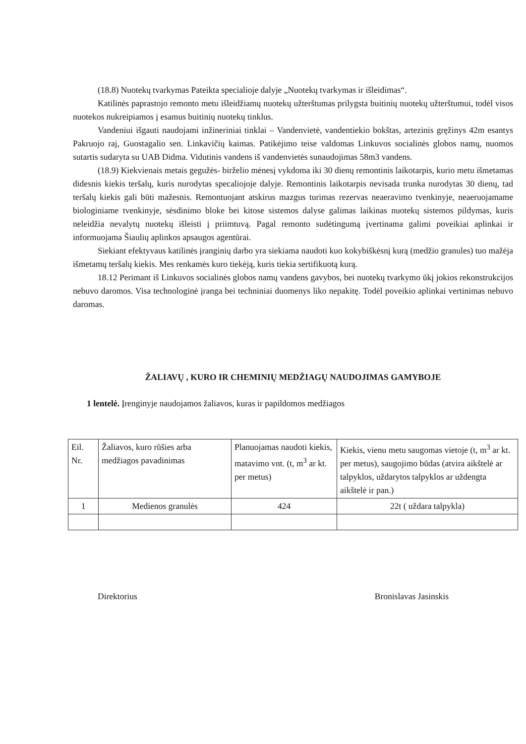(18.8) Nuotekų tvarkymas Pateikta specialioje dalyje „Nuotekų tvarkymas ir išleidimas“.
Katilinės paprastojo remonto metu išleidžiamų nuotekų užterštumas prilygsta buitinių nuotekų užterštumui, todėl visos nuotekos nukreipiamos į esamus buitinių nuotekų tinklus.
Vandeniui išgauti naudojami inžineriniai tinklai – Vandenvietė, vandentiekio bokštas, artezinis gręžinys 42m esantys Pakruojo raj, Guostagalio sen. Linkavičių kaimas. Patikėjimo teise valdomas Linkuvos socialinės globos namų, nuomos sutartis sudaryta su UAB Didma. Vidutinis vandens iš vandenvietės sunaudojimas 58m3 vandens.
(18.9) Kiekvienais metais gegužės- birželio mėnesį vykdoma iki 30 dienų remontinis laikotarpis, kurio metu išmetamas didesnis kiekis teršalų, kuris nurodytas specaliojoje dalyje. Remontinis laikotarpis nevisada trunka nurodytas 30 dienų, tad teršalų kiekis gali būti mažesnis. Remontuojant atskirus mazgus turimas rezervas neaeravimo tvenkinyje, neaeruojamame biologiniame tvenkinyje, sėsdinimo bloke bei kitose sistemos dalyse galimas laikinas nuotekų sistemos pildymas, kuris neleidžia nevalytų nuotekų išleisti į priimtuvą. Pagal remonto sudėtingumą įvertinama galimi poveikiai aplinkai ir informuojama Šiaulių aplinkos apsaugos agentūrai.
Siekiant efektyvaus katilinės įranginių darbo yra siekiama naudoti kuo kokybiškėsnį kurą (medžio granules) tuo mažėja išmetamų teršalų kiekis. Mes renkamės kuro tiekėją, kuris tiekia sertifikuotą kurą.
18.12 Perimant iš Linkuvos socialinės globos namų vandens gavybos, bei nuotekų tvarkymo ūkį jokios rekonstrukcijos nebuvo daromos. Visa technologinė įranga bei techniniai duomenys liko nepakitę. Todėl poveikio aplinkai vertinimas nebuvo daromas.
ŽALIAVŲ , KURO IR CHEMINIŲ MEDŽIAGŲ NAUDOJIMAS GAMYBOJE
1 lentelė. Įrenginyje naudojamos žaliavos, kuras ir papildomos medžiagos
| Eil. Nr. | Žaliavos, kuro rūšies arba medžiagos pavadinimas | Planuojamas naudoti kiekis, matavimo vnt. (t, m<sup>3</sup> ar kt. per metus) | Kiekis, vienu metu saugomas vietoje (t, m<sup>3</sup> ar kt. per metus), saugojimo būdas (atvira aikštelė ar talpyklos, uždarytos talpyklos ar uždengta aikštelė ir pan.) |
| 1 | Medienos granulės | 424 | 22t ( uždara talpykla) |
Direktorius Bronislavas Jasinskis